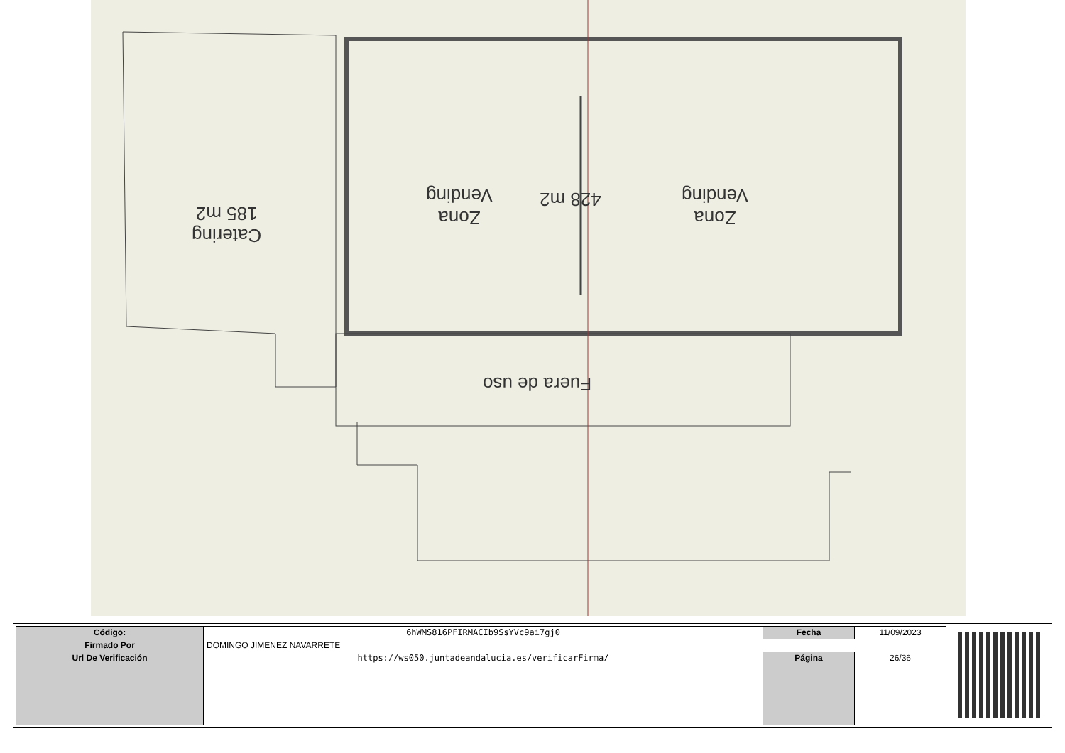Catering
185 m2
Zona
Vending
428 m2
Zona
Vending
Fuera de uso
| Código: | 6hWMS816PFIRMACIb9SsYVc9ai7gj0 | Fecha | 11/09/2023 |
| Firmado Por | DOMINGO JIMENEZ NAVARRETE | | |
| Url De Verificación | https://ws050.juntadeandalucia.es/verificarFirma/ | Página | 26/36 |